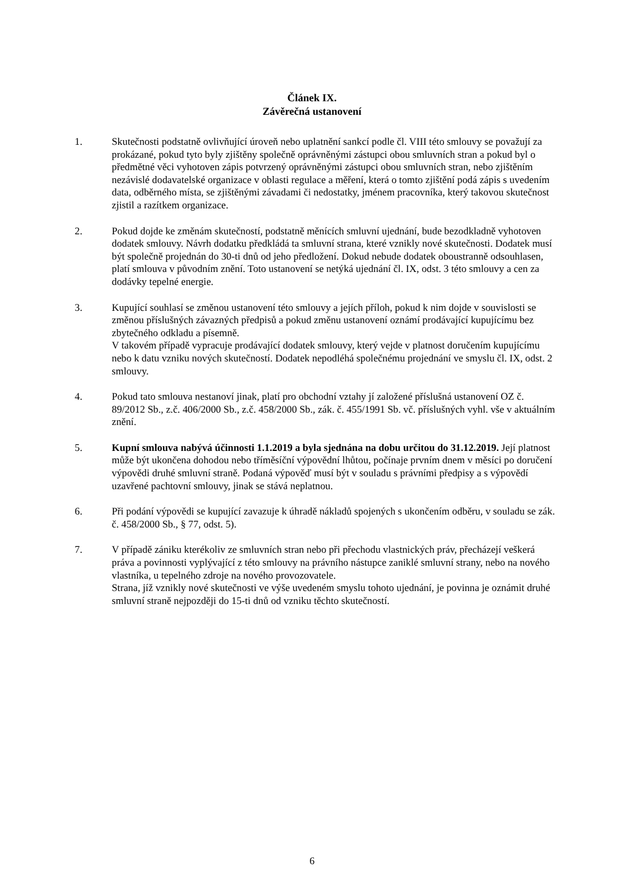Článek IX.
Závěrečná ustanovení
1. Skutečnosti podstatně ovlivňující úroveň nebo uplatnění sankcí podle čl. VIII této smlouvy se považují za prokázané, pokud tyto byly zjištěny společně oprávněnými zástupci obou smluvních stran a pokud byl o předmětné věci vyhotoven zápis potvrzený oprávněnými zástupci obou smluvních stran, nebo zjištěním nezávislé dodavatelské organizace v oblasti regulace a měření, která o tomto zjištění podá zápis s uvedením data, odběrného místa, se zjištěnými závadami či nedostatky, jménem pracovníka, který takovou skutečnost zjistil a razítkem organizace.
2. Pokud dojde ke změnám skutečností, podstatně měnících smluvní ujednání, bude bezodkladně vyhotoven dodatek smlouvy. Návrh dodatku předkládá ta smluvní strana, které vznikly nové skutečnosti. Dodatek musí být společně projednán do 30-ti dnů od jeho předložení. Dokud nebude dodatek oboustranně odsouhlasen, platí smlouva v původním znění. Toto ustanovení se netýká ujednání čl. IX, odst. 3 této smlouvy a cen za dodávky tepelné energie.
3. Kupující souhlasí se změnou ustanovení této smlouvy a jejích příloh, pokud k nim dojde v souvislosti se změnou příslušných závazných předpisů a pokud změnu ustanovení oznámí prodávající kupujícímu bez zbytečného odkladu a písemně.
V takovém případě vypracuje prodávající dodatek smlouvy, který vejde v platnost doručením kupujícímu nebo k datu vzniku nových skutečností. Dodatek nepodléhá společnému projednání ve smyslu čl. IX, odst. 2 smlouvy.
4. Pokud tato smlouva nestanoví jinak, platí pro obchodní vztahy jí založené příslušná ustanovení OZ č. 89/2012 Sb., z.č. 406/2000 Sb., z.č. 458/2000 Sb., zák. č. 455/1991 Sb. vč. příslušných vyhl. vše v aktuálním znění.
5. Kupní smlouva nabývá účinnosti 1.1.2019 a byla sjednána na dobu určitou do 31.12.2019. Její platnost může být ukončena dohodou nebo tříměsíční výpovědní lhůtou, počínaje prvním dnem v měsíci po doručení výpovědi druhé smluvní straně. Podaná výpověď musí být v souladu s právními předpisy a s výpovědí uzavřené pachtovní smlouvy, jinak se stává neplatnou.
6. Při podání výpovědi se kupující zavazuje k úhradě nákladů spojených s ukončením odběru, v souladu se zák. č. 458/2000 Sb., § 77, odst. 5).
7. V případě zániku kterékoliv ze smluvních stran nebo při přechodu vlastnických práv, přecházejí veškerá práva a povinnosti vyplývající z této smlouvy na právního nástupce zaniklé smluvní strany, nebo na nového vlastníka, u tepelného zdroje na nového provozovatele.
Strana, jíž vznikly nové skutečnosti ve výše uvedeném smyslu tohoto ujednání, je povinna je oznámit druhé smluvní straně nejpozději do 15-ti dnů od vzniku těchto skutečností.
6